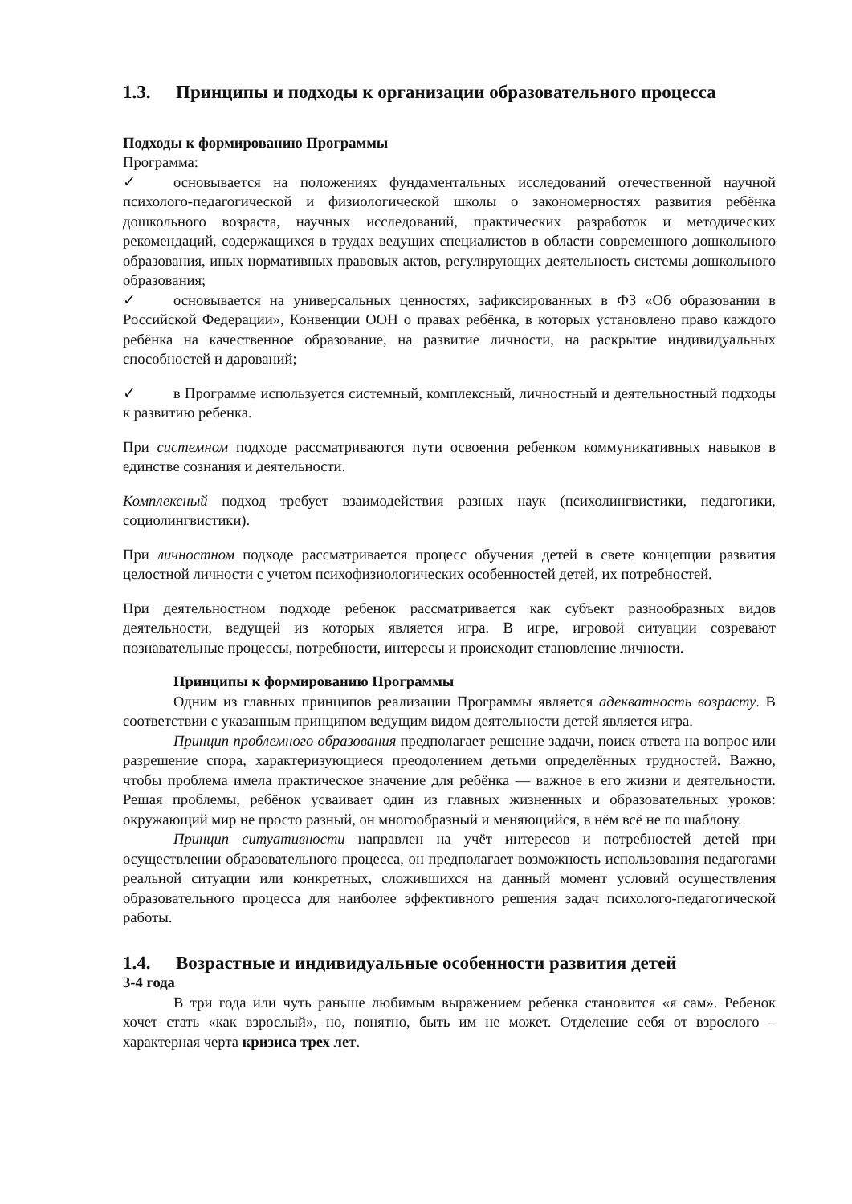1.3. Принципы и подходы к организации образовательного процесса
Подходы к формированию Программы
Программа:
✓ основывается на положениях фундаментальных исследований отечественной научной психолого-педагогической и физиологической школы о закономерностях развития ребёнка дошкольного возраста, научных исследований, практических разработок и методических рекомендаций, содержащихся в трудах ведущих специалистов в области современного дошкольного образования, иных нормативных правовых актов, регулирующих деятельность системы дошкольного образования;
✓ основывается на универсальных ценностях, зафиксированных в ФЗ «Об образовании в Российской Федерации», Конвенции ООН о правах ребёнка, в которых установлено право каждого ребёнка на качественное образование, на развитие личности, на раскрытие индивидуальных способностей и дарований;
✓ в Программе используется системный, комплексный, личностный и деятельностный подходы к развитию ребенка.
При системном подходе рассматриваются пути освоения ребенком коммуникативных навыков в единстве сознания и деятельности.
Комплексный подход требует взаимодействия разных наук (психолингвистики, педагогики, социолингвистики).
При личностном подходе рассматривается процесс обучения детей в свете концепции развития целостной личности с учетом психофизиологических особенностей детей, их потребностей.
При деятельностном подходе ребенок рассматривается как субъект разнообразных видов деятельности, ведущей из которых является игра. В игре, игровой ситуации созревают познавательные процессы, потребности, интересы и происходит становление личности.
Принципы к формированию Программы
Одним из главных принципов реализации Программы является адекватность возрасту. В соответствии с указанным принципом ведущим видом деятельности детей является игра.
Принцип проблемного образования предполагает решение задачи, поиск ответа на вопрос или разрешение спора, характеризующиеся преодолением детьми определённых трудностей. Важно, чтобы проблема имела практическое значение для ребёнка — важное в его жизни и деятельности. Решая проблемы, ребёнок усваивает один из главных жизненных и образовательных уроков: окружающий мир не просто разный, он многообразный и меняющийся, в нём всё не по шаблону.
Принцип ситуативности направлен на учёт интересов и потребностей детей при осуществлении образовательного процесса, он предполагает возможность использования педагогами реальной ситуации или конкретных, сложившихся на данный момент условий осуществления образовательного процесса для наиболее эффективного решения задач психолого-педагогической работы.
1.4. Возрастные и индивидуальные особенности развития детей
3-4 года
В три года или чуть раньше любимым выражением ребенка становится «я сам». Ребенок хочет стать «как взрослый», но, понятно, быть им не может. Отделение себя от взрослого – характерная черта кризиса трех лет.